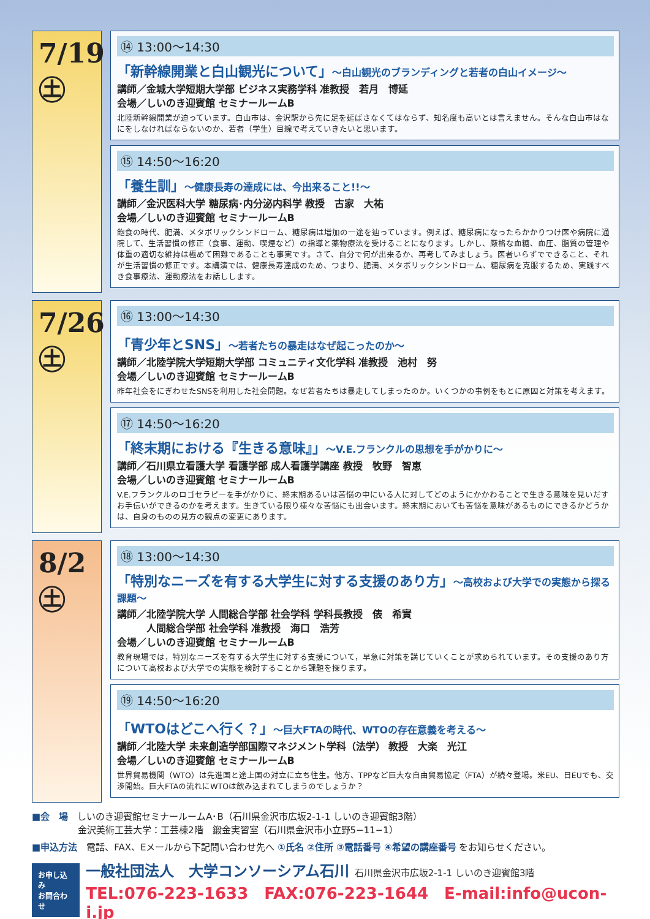7/19 ㊏
⑭ 13:00〜14:30
「新幹線開業と白山観光について」〜白山観光のブランディングと若者の白山イメージ〜
講師／金城大学短期大学部 ビジネス実務学科 准教授　若月　博延
会場／しいのき迎賓館 セミナールームB
北陸新幹線開業が迫っています。白山市は、金沢駅から先に足を延ばさなくてはならず、知名度も高いとは言えません。そんな白山市はなにをしなければならないのか、若者（学生）目線で考えていきたいと思います。
⑮ 14:50〜16:20
「養生訓」〜健康長寿の達成には、今出来ること!!〜
講師／金沢医科大学 糖尿病･内分泌内科学 教授　古家　大祐
会場／しいのき迎賓館 セミナールームB
飽食の時代、肥満、メタボリックシンドローム、糖尿病は増加の一途を辿っています。例えば、糖尿病になったらかかりつけ医や病院に通院して、生活習慣の修正（食事、運動、喫煙など）の指導と薬物療法を受けることになります。しかし、厳格な血糖、血圧、脂質の管理や体重の適切な維持は極めて困難であることも事実です。さて、自分で何が出来るか、再考してみましょう。医者いらずでできること、それが生活習慣の修正です。本講演では、健康長寿達成のため、つまり、肥満、メタボリックシンドローム、糖尿病を克服するため、実践すべき食事療法、運動療法をお話しします。
7/26 ㊏
⑯ 13:00〜14:30
「青少年とSNS」〜若者たちの暴走はなぜ起こったのか〜
講師／北陸学院大学短期大学部 コミュニティ文化学科 准教授　池村　努
会場／しいのき迎賓館 セミナールームB
昨年社会をにぎわせたSNSを利用した社会問題。なぜ若者たちは暴走してしまったのか。いくつかの事例をもとに原因と対策を考えます。
⑰ 14:50〜16:20
「終末期における『生きる意味』」〜V.E.フランクルの思想を手がかりに〜
講師／石川県立看護大学 看護学部 成人看護学講座 教授　牧野　智恵
会場／しいのき迎賓館 セミナールームB
V.E.フランクルのロゴセラピーを手がかりに、終末期あるいは苦悩の中にいる人に対してどのようにかかわることで生きる意味を見いだすお手伝いができるのかを考えます。生きている限り様々な苦悩にも出会います。終末期においても苦悩を意味があるものにできるかどうかは、自身のものの見方の観点の変更にあります。
8/2 ㊏
⑱ 13:00〜14:30
「特別なニーズを有する大学生に対する支援のあり方」〜高校および大学での実態から探る課題〜
講師／北陸学院大学 人間総合学部 社会学科 学科長教授　俵　希實
　　　人間総合学部 社会学科 准教授　海口　浩芳
会場／しいのき迎賓館 セミナールームB
教育現場では，特別なニーズを有する大学生に対する支援について，早急に対策を講じていくことが求められています。その支援のあり方について高校および大学での実態を検討することから課題を探ります。
⑲ 14:50〜16:20
「WTOはどこへ行く？」〜巨大FTAの時代、WTOの存在意義を考える〜
講師／北陸大学 未来創造学部国際マネジメント学科（法学） 教授　大楽　光江
会場／しいのき迎賓館 セミナールームB
世界貿易機関（WTO）は先進国と途上国の対立に立ち往生。他方、TPPなど巨大な自由貿易協定（FTA）が続々登場。米EU、日EUでも、交渉開始。巨大FTAの流れにWTOは飲み込まれてしまうのでしょうか？
■会　場　しいのき迎賓館セミナールームA･B（石川県金沢市広坂2-1-1 しいのき迎賓館3階）
　　　　　金沢美術工芸大学：工芸棟2階　鍛金実習室（石川県金沢市小立野5−11−1）
■申込方法　電話、FAX、Eメールから下記問い合わせ先へ ①氏名 ②住所 ③電話番号 ④希望の講座番号 をお知らせください。
お申し込み
お問合わせ
一般社団法人　大学コンソーシアム石川 石川県金沢市広坂2-1-1 しいのき迎賓館3階
TEL:076-223-1633　FAX:076-223-1644　E-mail:info@ucon-i.jp